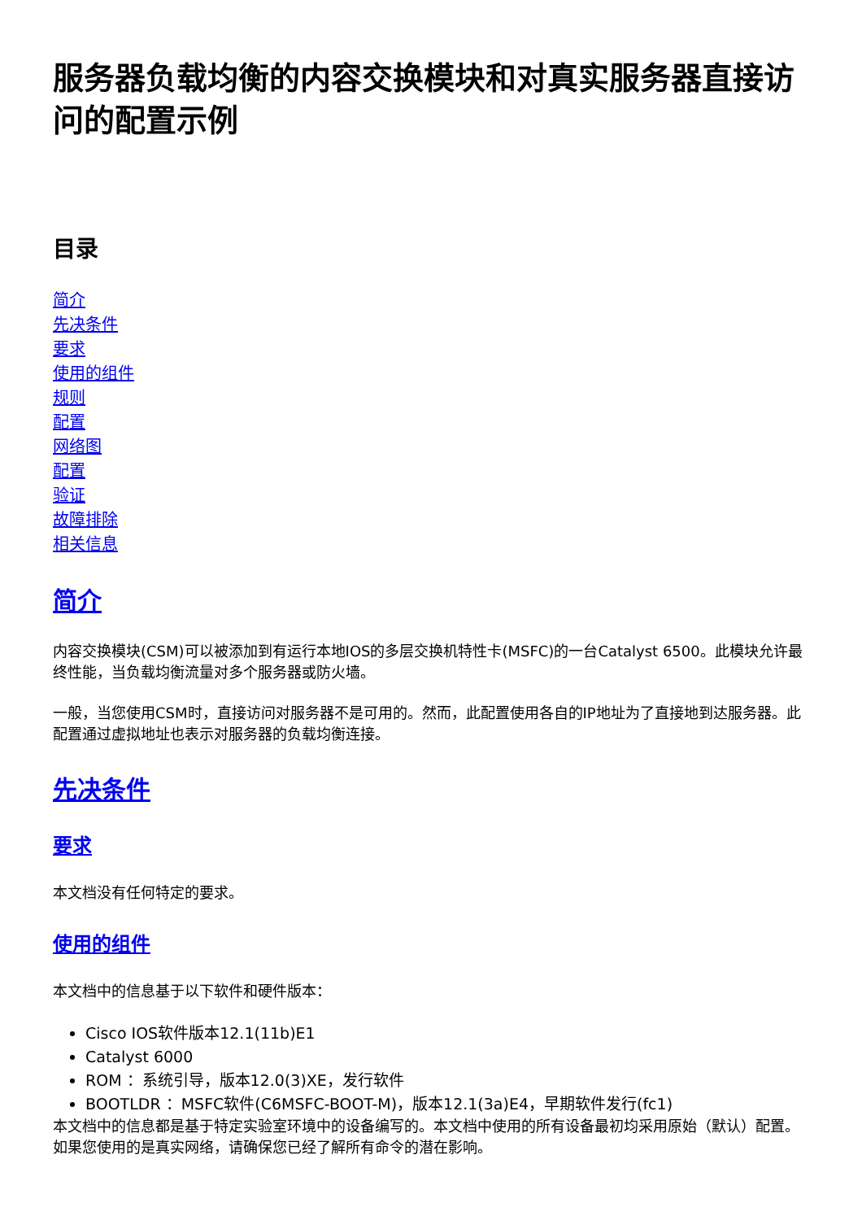服务器负载均衡的内容交换模块和对真实服务器直接访问的配置示例
目录
简介
先决条件
要求
使用的组件
规则
配置
网络图
配置
验证
故障排除
相关信息
简介
内容交换模块(CSM)可以被添加到有运行本地IOS的多层交换机特性卡(MSFC)的一台Catalyst 6500。此模块允许最终性能，当负载均衡流量对多个服务器或防火墙。
一般，当您使用CSM时，直接访问对服务器不是可用的。然而，此配置使用各自的IP地址为了直接地到达服务器。此配置通过虚拟地址也表示对服务器的负载均衡连接。
先决条件
要求
本文档没有任何特定的要求。
使用的组件
本文档中的信息基于以下软件和硬件版本：
Cisco IOS软件版本12.1(11b)E1
Catalyst 6000
ROM ：系统引导，版本12.0(3)XE，发行软件
BOOTLDR ：MSFC软件(C6MSFC-BOOT-M)，版本12.1(3a)E4，早期软件发行(fc1)
本文档中的信息都是基于特定实验室环境中的设备编写的。本文档中使用的所有设备最初均采用原始（默认）配置。如果您使用的是真实网络，请确保您已经了解所有命令的潜在影响。